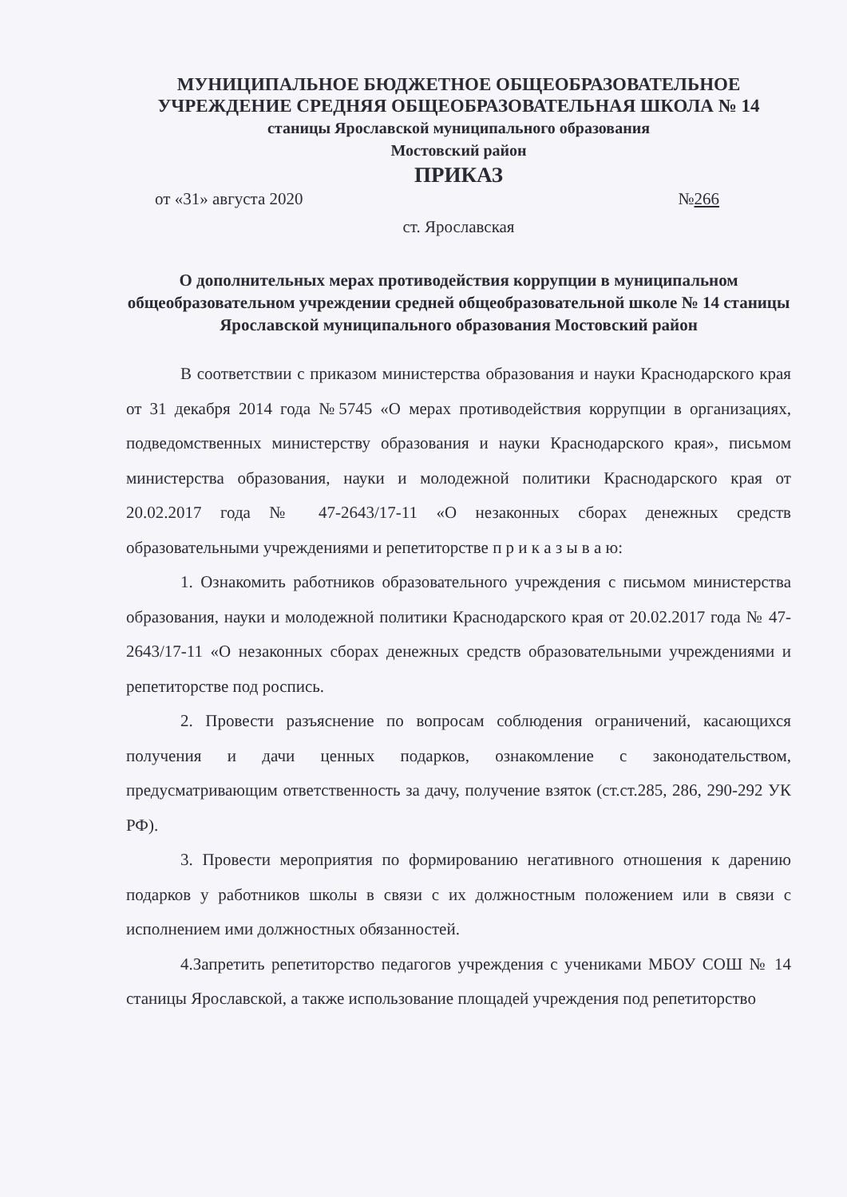МУНИЦИПАЛЬНОЕ БЮДЖЕТНОЕ ОБЩЕОБРАЗОВАТЕЛЬНОЕ
УЧРЕЖДЕНИЕ СРЕДНЯЯ ОБЩЕОБРАЗОВАТЕЛЬНАЯ ШКОЛА № 14
станицы Ярославской муниципального образования
Мостовский район
ПРИКАЗ
от «31» августа 2020 №266
ст. Ярославская
О дополнительных мерах противодействия коррупции в муниципальном общеобразовательном учреждении средней общеобразовательной школе № 14 станицы Ярославской муниципального образования Мостовский район
В соответствии с приказом министерства образования и науки Краснодарского края от 31 декабря 2014 года №5745 «О мерах противодействия коррупции в организациях, подведомственных министерству образования и науки Краснодарского края», письмом министерства образования, науки и молодежной политики Краснодарского края от 20.02.2017 года № 47-2643/17-11 «О незаконных сборах денежных средств образовательными учреждениями и репетиторстве п р и к а з ы в а ю:
1. Ознакомить работников образовательного учреждения с письмом министерства образования, науки и молодежной политики Краснодарского края от 20.02.2017 года № 47-2643/17-11 «О незаконных сборах денежных средств образовательными учреждениями и репетиторстве под роспись.
2. Провести разъяснение по вопросам соблюдения ограничений, касающихся получения и дачи ценных подарков, ознакомление с законодательством, предусматривающим ответственность за дачу, получение взяток (ст.ст.285, 286, 290-292 УК РФ).
3. Провести мероприятия по формированию негативного отношения к дарению подарков у работников школы в связи с их должностным положением или в связи с исполнением ими должностных обязанностей.
4.Запретить репетиторство педагогов учреждения с учениками МБОУ СОШ № 14 станицы Ярославской, а также использование площадей учреждения под репетиторство